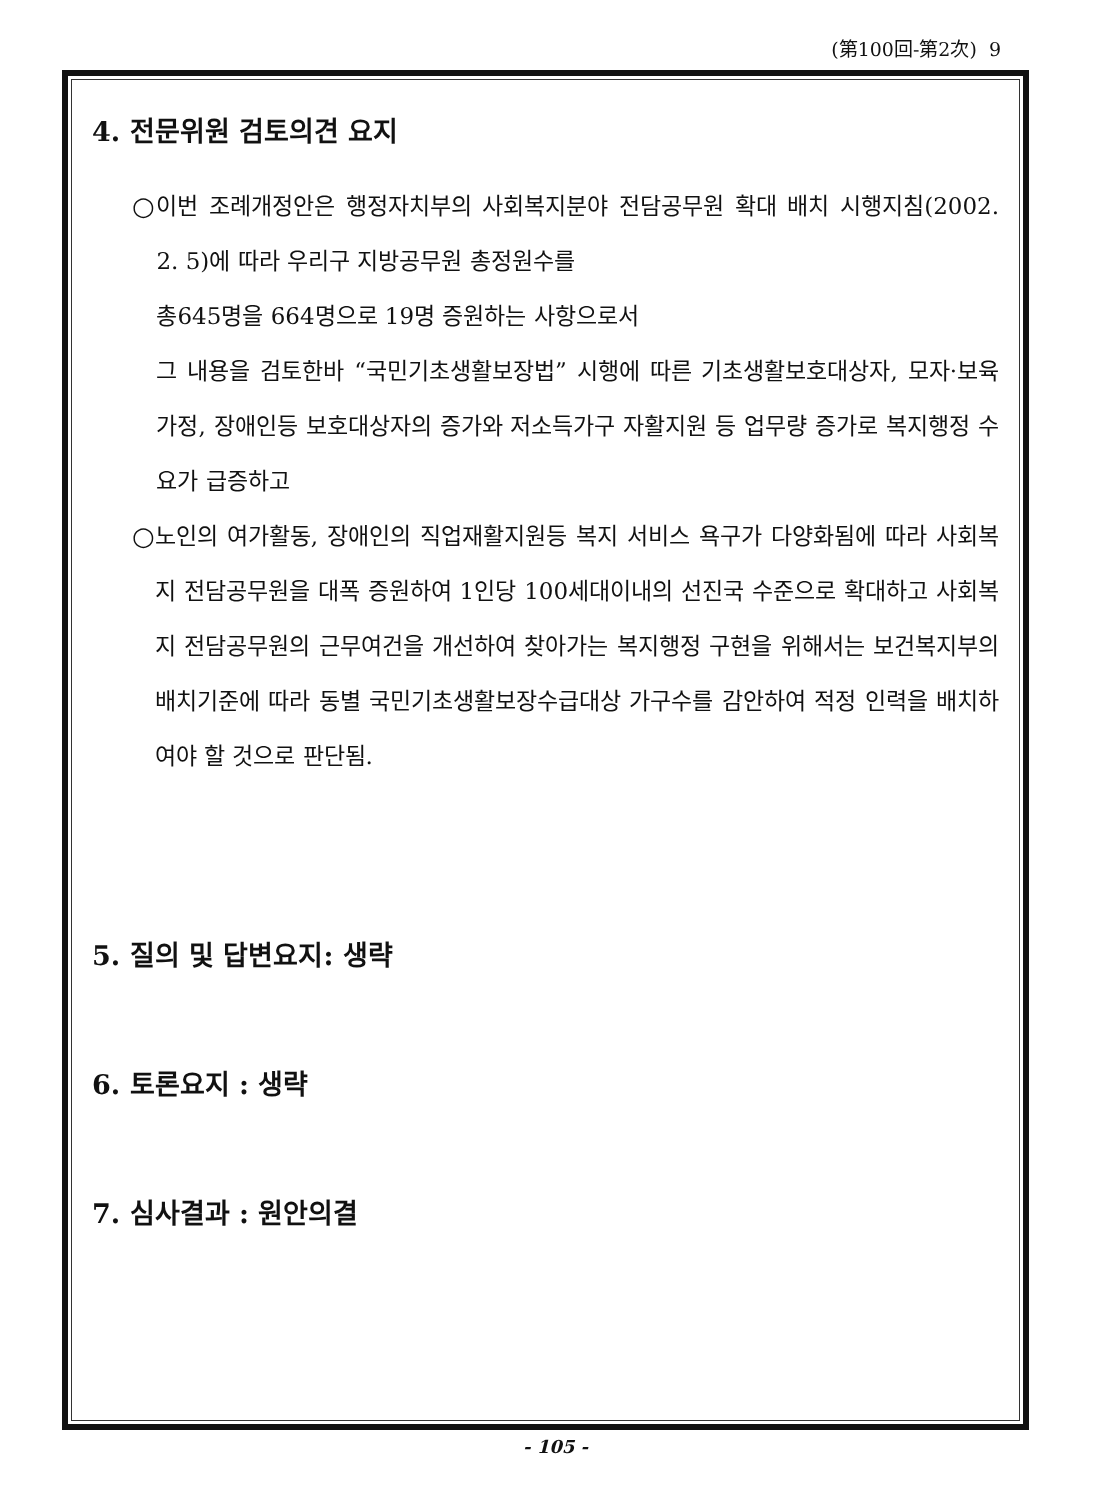(第100回-第2次) 9
4. 전문위원 검토의견 요지
○ 이번 조례개정안은 행정자치부의 사회복지분야 전담공무원 확대 배치 시행지침(2002. 2. 5)에 따라 우리구 지방공무원 총정원수를
총645명을 664명으로 19명 증원하는 사항으로서
그 내용을 검토한바 “국민기초생활보장법” 시행에 따른 기초생활보호대상자, 모자·보육가정, 장애인등 보호대상자의 증가와 저소득가구 자활지원 등 업무량 증가로 복지행정 수요가 급증하고
○ 노인의 여가활동, 장애인의 직업재활지원등 복지 서비스 욕구가 다양화됨에 따라 사회복지 전담공무원을 대폭 증원하여 1인당 100세대이내의 선진국 수준으로 확대하고 사회복지 전담공무원의 근무여건을 개선하여 찾아가는 복지행정 구현을 위해서는 보건복지부의 배치기준에 따라 동별 국민기초생활보장수급대상 가구수를 감안하여 적정 인력을 배치하여야 할 것으로 판단됨.
5. 질의 및 답변요지: 생략
6. 토론요지 : 생략
7. 심사결과 : 원안의결
- 105 -